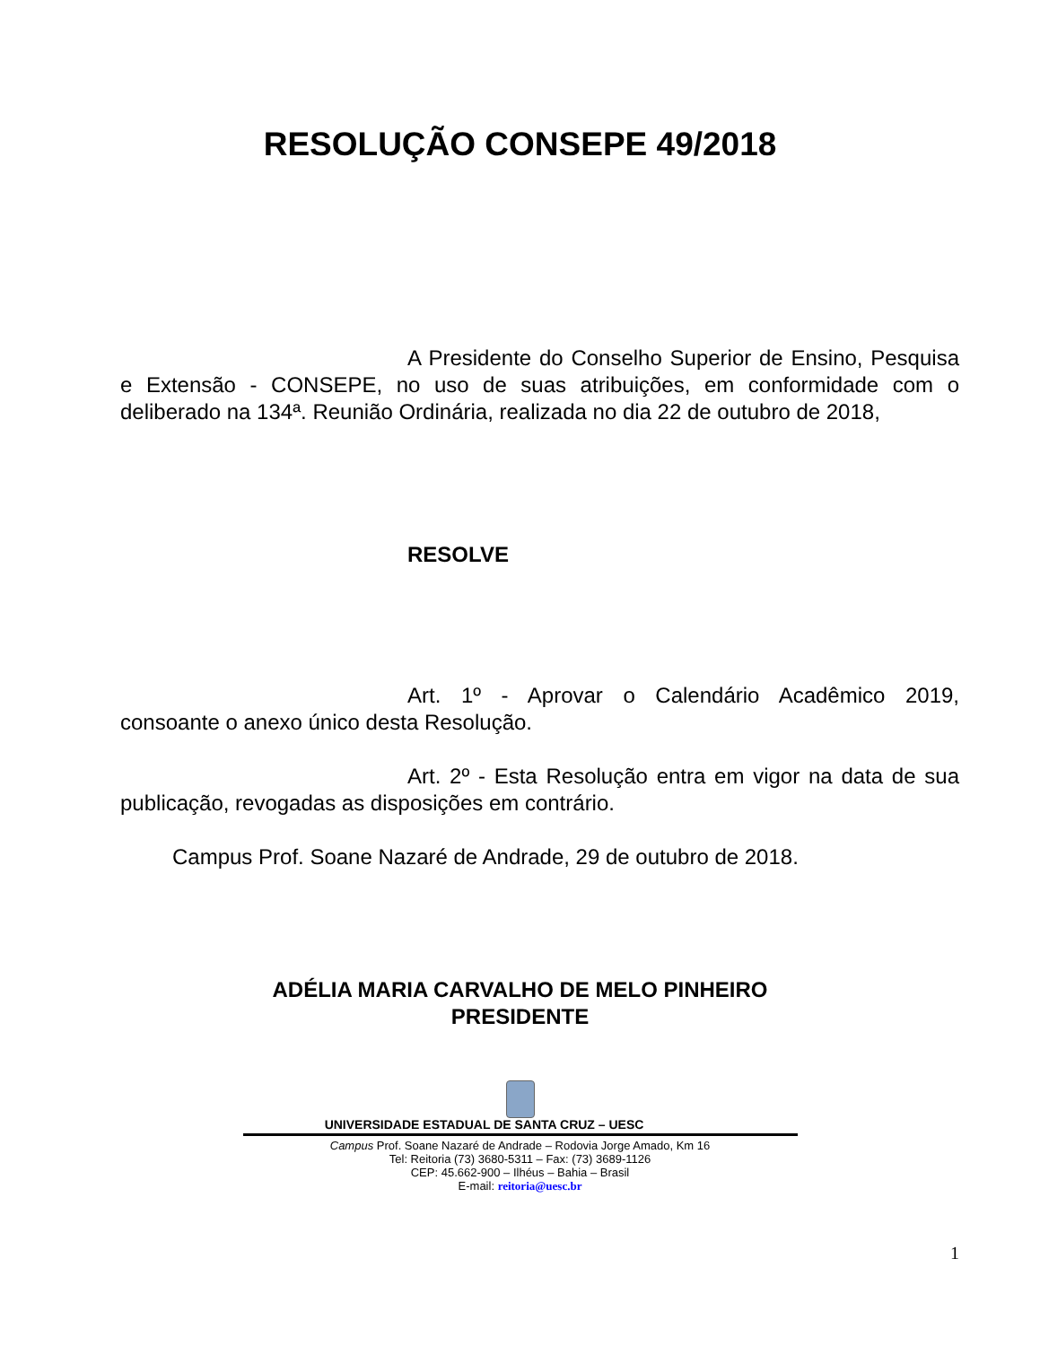RESOLUÇÃO CONSEPE 49/2018
A Presidente do Conselho Superior de Ensino, Pesquisa e Extensão - CONSEPE, no uso de suas atribuições, em conformidade com o deliberado na 134ª. Reunião Ordinária, realizada no dia 22 de outubro de 2018,
RESOLVE
Art. 1º - Aprovar o Calendário Acadêmico 2019, consoante o anexo único desta Resolução.
Art. 2º - Esta Resolução entra em vigor na data de sua publicação, revogadas as disposições em contrário.
Campus Prof. Soane Nazaré de Andrade, 29 de outubro de 2018.
ADÉLIA MARIA CARVALHO DE MELO PINHEIRO
PRESIDENTE
UNIVERSIDADE ESTADUAL DE SANTA CRUZ – UESC
Campus Prof. Soane Nazaré de Andrade – Rodovia Jorge Amado, Km 16
Tel: Reitoria (73) 3680-5311 – Fax: (73) 3689-1126
CEP: 45.662-900 – Ilhéus – Bahia – Brasil
E-mail: reitoria@uesc.br
1